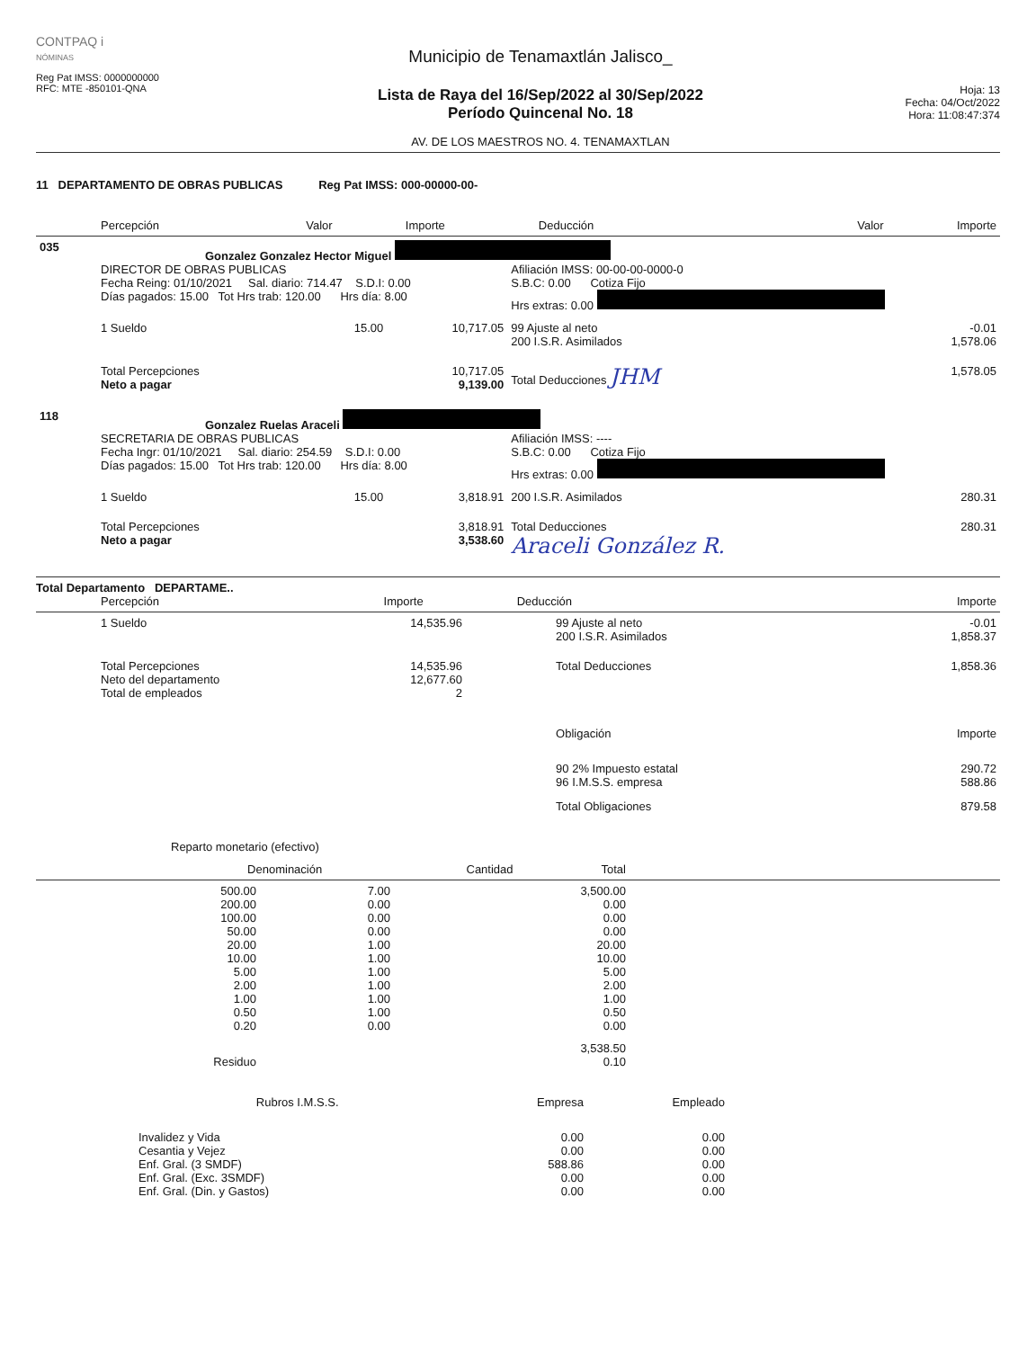CONTPAQ i
NÓMINAS
Reg Pat IMSS: 0000000000
RFC: MTE -850101-QNA
Municipio de Tenamaxtlán Jalisco_
Lista de Raya del 16/Sep/2022 al 30/Sep/2022
Período Quincenal No. 18
AV. DE LOS MAESTROS NO. 4. TENAMAXTLAN
Hoja: 13
Fecha: 04/Oct/2022
Hora: 11:08:47:374
11 DEPARTAMENTO DE OBRAS PUBLICAS Reg Pat IMSS: 000-00000-00-
| | Percepción | Valor | Importe | Deducción | Valor | Importe |
| --- | --- | --- | --- | --- | --- | --- |
| 035 | Gonzalez Gonzalez Hector Miguel | | | | | |
| | DIRECTOR DE OBRAS PUBLICAS | | | Afiliación IMSS: 00-00-00-0000-0 | | |
| | Fecha Reing: 01/10/2021 Sal. diario: 714.47 S.D.I: 0.00 | | | S.B.C: 0.00 Cotiza Fijo | | |
| | Días pagados: 15.00 Tot Hrs trab: 120.00 Hrs día: 8.00 | | | Hrs extras: 0.00 | | |
| | 1 Sueldo | 15.00 | 10,717.05 | 99 Ajuste al neto 200 I.S.R. Asimilados | | -0.01 1,578.06 |
| | Total Percepciones Neto a pagar | | 10,717.05 9,139.00 | Total Deducciones JHM | | 1,578.05 |
| 118 | Gonzalez Ruelas Araceli | | | | | |
| | SECRETARIA DE OBRAS PUBLICAS | | | Afiliación IMSS: ---- | | |
| | Fecha Ingr: 01/10/2021 Sal. diario: 254.59 S.D.I: 0.00 | | | S.B.C: 0.00 Cotiza Fijo | | |
| | Días pagados: 15.00 Tot Hrs trab: 120.00 Hrs día: 8.00 | | | Hrs extras: 0.00 | | |
| | 1 Sueldo | 15.00 | 3,818.91 | 200 I.S.R. Asimilados | | 280.31 |
| | Total Percepciones Neto a pagar | | 3,818.91 3,538.60 | Total Deducciones Araceli González R. | | 280.31 |
Total Departamento DEPARTAME..
| | Percepción | Importe | Deducción | Importe |
| --- | --- | --- | --- | --- |
| | 1 Sueldo | 14,535.96 | 99 Ajuste al neto 200 I.S.R. Asimilados | -0.01 1,858.37 |
| | Total Percepciones Neto del departamento Total de empleados | 14,535.96 12,677.60 2 | Total Deducciones | 1,858.36 |
| | | | Obligación | Importe |
| | | | 90 2% Impuesto estatal 96 I.M.S.S. empresa | 290.72 588.86 |
| | | | Total Obligaciones | 879.58 |
Reparto monetario (efectivo)
| Denominación | Cantidad | Total |
| --- | --- | --- |
| 500.00 | 7.00 | 3,500.00 |
| 200.00 | 0.00 | 0.00 |
| 100.00 | 0.00 | 0.00 |
| 50.00 | 0.00 | 0.00 |
| 20.00 | 1.00 | 20.00 |
| 10.00 | 1.00 | 10.00 |
| 5.00 | 1.00 | 5.00 |
| 2.00 | 1.00 | 2.00 |
| 1.00 | 1.00 | 1.00 |
| 0.50 | 1.00 | 0.50 |
| 0.20 | 0.00 | 0.00 |
| | | 3,538.50 |
| Residuo | | 0.10 |
| Rubros I.M.S.S. | Empresa | Empleado |
| --- | --- | --- |
| Invalidez y Vida | 0.00 | 0.00 |
| Cesantia y Vejez | 0.00 | 0.00 |
| Enf. Gral. (3 SMDF) | 588.86 | 0.00 |
| Enf. Gral. (Exc. 3SMDF) | 0.00 | 0.00 |
| Enf. Gral. (Din. y Gastos) | 0.00 | 0.00 |